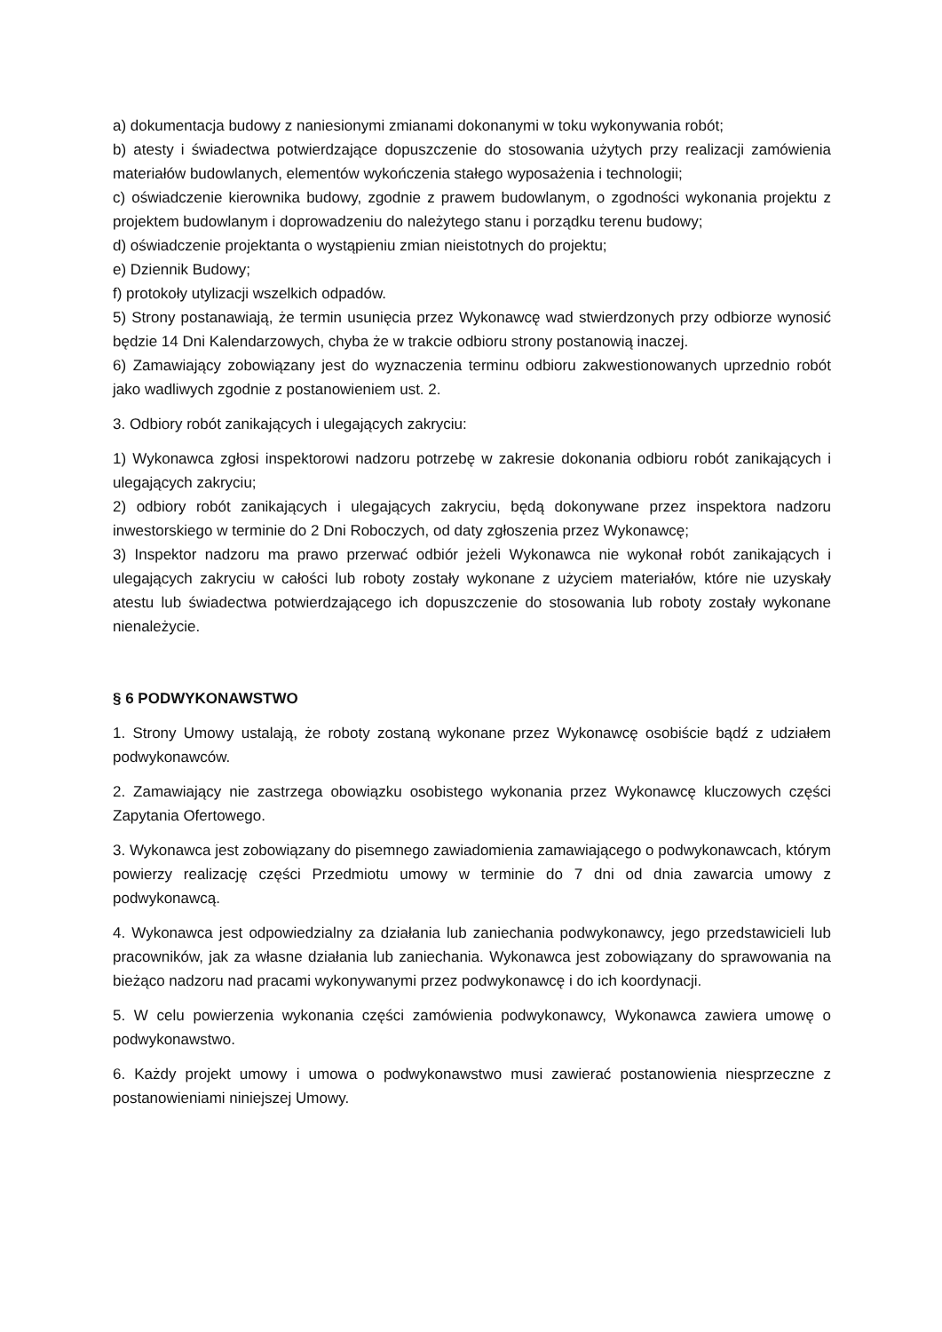a) dokumentacja budowy z naniesionymi zmianami dokonanymi w toku wykonywania robót;
b) atesty i świadectwa potwierdzające dopuszczenie do stosowania użytych przy realizacji zamówienia materiałów budowlanych, elementów wykończenia stałego wyposażenia i technologii;
c) oświadczenie kierownika budowy, zgodnie z prawem budowlanym, o zgodności wykonania projektu z projektem budowlanym i doprowadzeniu do należytego stanu i porządku terenu budowy;
d) oświadczenie projektanta o wystąpieniu zmian nieistotnych do projektu;
e) Dziennik Budowy;
f) protokoły utylizacji wszelkich odpadów.
5) Strony postanawiają, że termin usunięcia przez Wykonawcę wad stwierdzonych przy odbiorze wynosić będzie 14 Dni Kalendarzowych, chyba że w trakcie odbioru strony postanowią inaczej.
6) Zamawiający zobowiązany jest do wyznaczenia terminu odbioru zakwestionowanych uprzednio robót jako wadliwych zgodnie z postanowieniem ust. 2.
3. Odbiory robót zanikających i ulegających zakryciu:
1) Wykonawca zgłosi inspektorowi nadzoru potrzebę w zakresie dokonania odbioru robót zanikających i ulegających zakryciu;
2) odbiory robót zanikających i ulegających zakryciu, będą dokonywane przez inspektora nadzoru inwestorskiego w terminie do 2 Dni Roboczych, od daty zgłoszenia przez Wykonawcę;
3) Inspektor nadzoru ma prawo przerwać odbiór jeżeli Wykonawca nie wykonał robót zanikających i ulegających zakryciu w całości lub roboty zostały wykonane z użyciem materiałów, które nie uzyskały atestu lub świadectwa potwierdzającego ich dopuszczenie do stosowania lub roboty zostały wykonane nienależycie.
§ 6 PODWYKONAWSTWO
1. Strony Umowy ustalają, że roboty zostaną wykonane przez Wykonawcę osobiście bądź z udziałem podwykonawców.
2. Zamawiający nie zastrzega obowiązku osobistego wykonania przez Wykonawcę kluczowych części Zapytania Ofertowego.
3. Wykonawca jest zobowiązany do pisemnego zawiadomienia zamawiającego o podwykonawcach, którym powierzy realizację części Przedmiotu umowy w terminie do 7 dni od dnia zawarcia umowy z podwykonawcą.
4. Wykonawca jest odpowiedzialny za działania lub zaniechania podwykonawcy, jego przedstawicieli lub pracowników, jak za własne działania lub zaniechania. Wykonawca jest zobowiązany do sprawowania na bieżąco nadzoru nad pracami wykonywanymi przez podwykonawcę i do ich koordynacji.
5. W celu powierzenia wykonania części zamówienia podwykonawcy, Wykonawca zawiera umowę o podwykonawstwo.
6. Każdy projekt umowy i umowa o podwykonawstwo musi zawierać postanowienia niesprzeczne z postanowieniami niniejszej Umowy.